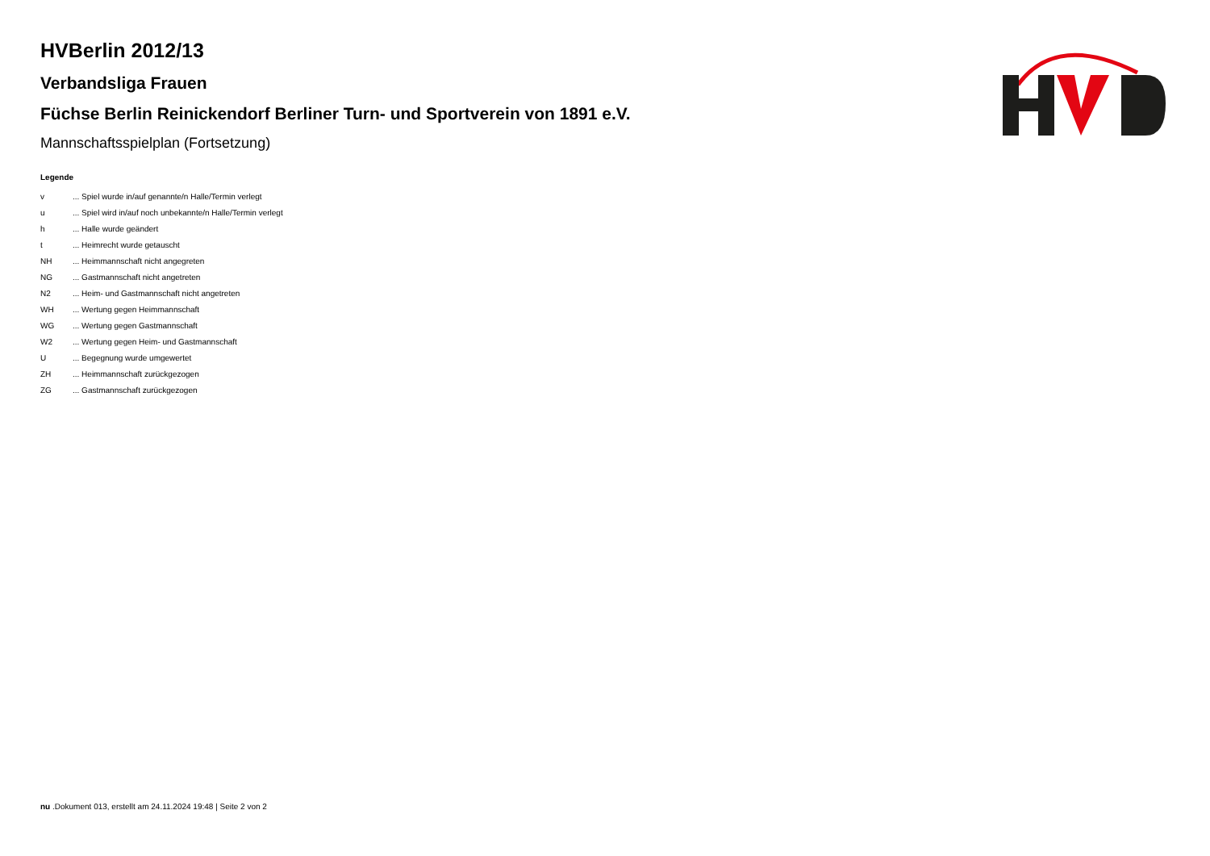HVBerlin 2012/13
Verbandsliga Frauen
Füchse Berlin Reinickendorf Berliner Turn- und Sportverein von 1891 e.V.
Mannschaftsspielplan (Fortsetzung)
Legende
| v | ... Spiel wurde in/auf genannte/n Halle/Termin verlegt |
| u | ... Spiel wird in/auf noch unbekannte/n Halle/Termin verlegt |
| h | ... Halle wurde geändert |
| t | ... Heimrecht wurde getauscht |
| NH | ... Heimmannschaft nicht angegreten |
| NG | ... Gastmannschaft nicht angetreten |
| N2 | ... Heim- und Gastmannschaft nicht angetreten |
| WH | ... Wertung gegen Heimmannschaft |
| WG | ... Wertung gegen Gastmannschaft |
| W2 | ... Wertung gegen Heim- und Gastmannschaft |
| U | ... Begegnung wurde umgewertet |
| ZH | ... Heimmannschaft zurückgezogen |
| ZG | ... Gastmannschaft zurückgezogen |
nu .Dokument 013, erstellt am 24.11.2024 19:48 | Seite 2 von 2